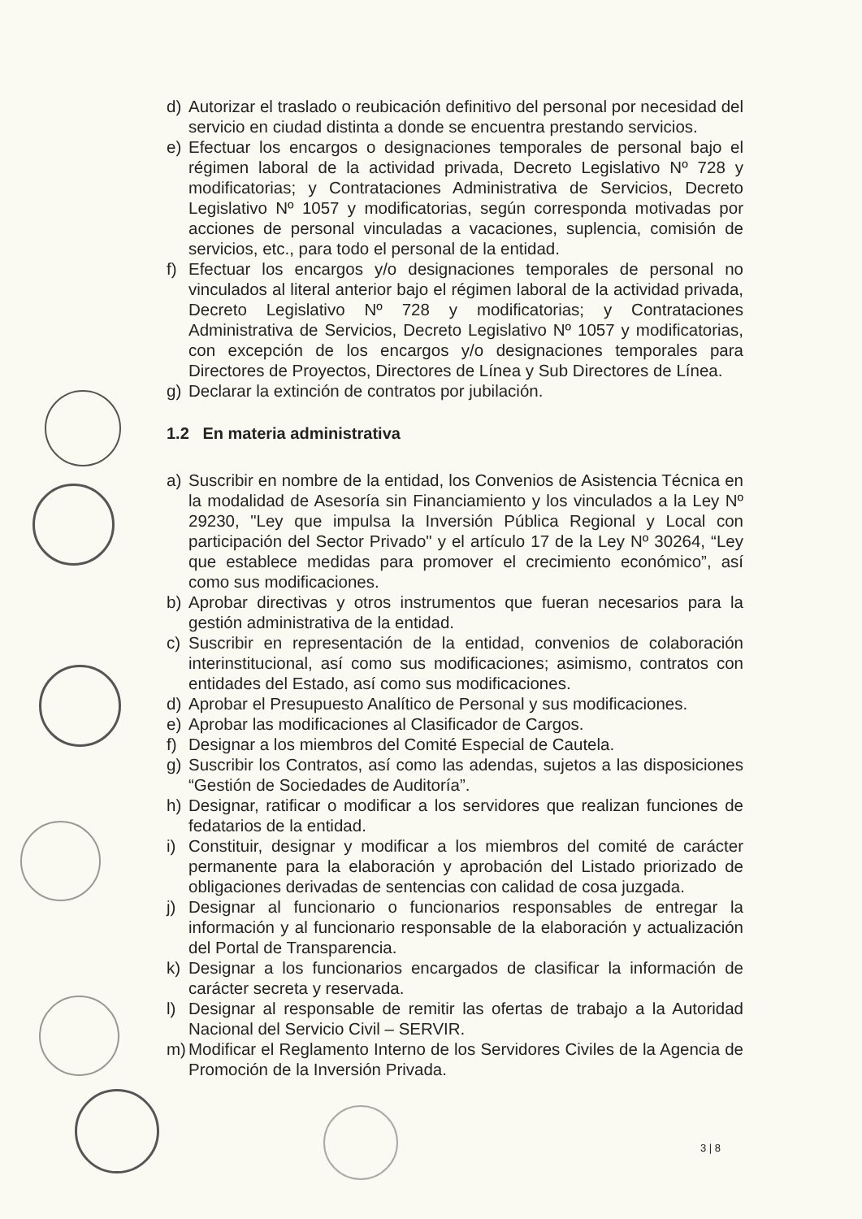d) Autorizar el traslado o reubicación definitivo del personal por necesidad del servicio en ciudad distinta a donde se encuentra prestando servicios.
e) Efectuar los encargos o designaciones temporales de personal bajo el régimen laboral de la actividad privada, Decreto Legislativo Nº 728 y modificatorias; y Contrataciones Administrativa de Servicios, Decreto Legislativo Nº 1057 y modificatorias, según corresponda motivadas por acciones de personal vinculadas a vacaciones, suplencia, comisión de servicios, etc., para todo el personal de la entidad.
f) Efectuar los encargos y/o designaciones temporales de personal no vinculados al literal anterior bajo el régimen laboral de la actividad privada, Decreto Legislativo Nº 728 y modificatorias; y Contrataciones Administrativa de Servicios, Decreto Legislativo Nº 1057 y modificatorias, con excepción de los encargos y/o designaciones temporales para Directores de Proyectos, Directores de Línea y Sub Directores de Línea.
g) Declarar la extinción de contratos por jubilación.
1.2 En materia administrativa
a) Suscribir en nombre de la entidad, los Convenios de Asistencia Técnica en la modalidad de Asesoría sin Financiamiento y los vinculados a la Ley Nº 29230, "Ley que impulsa la Inversión Pública Regional y Local con participación del Sector Privado" y el artículo 17 de la Ley Nº 30264, “Ley que establece medidas para promover el crecimiento económico”, así como sus modificaciones.
b) Aprobar directivas y otros instrumentos que fueran necesarios para la gestión administrativa de la entidad.
c) Suscribir en representación de la entidad, convenios de colaboración interinstitucional, así como sus modificaciones; asimismo, contratos con entidades del Estado, así como sus modificaciones.
d) Aprobar el Presupuesto Analítico de Personal y sus modificaciones.
e) Aprobar las modificaciones al Clasificador de Cargos.
f) Designar a los miembros del Comité Especial de Cautela.
g) Suscribir los Contratos, así como las adendas, sujetos a las disposiciones “Gestión de Sociedades de Auditoría”.
h) Designar, ratificar o modificar a los servidores que realizan funciones de fedatarios de la entidad.
i) Constituir, designar y modificar a los miembros del comité de carácter permanente para la elaboración y aprobación del Listado priorizado de obligaciones derivadas de sentencias con calidad de cosa juzgada.
j) Designar al funcionario o funcionarios responsables de entregar la información y al funcionario responsable de la elaboración y actualización del Portal de Transparencia.
k) Designar a los funcionarios encargados de clasificar la información de carácter secreta y reservada.
l) Designar al responsable de remitir las ofertas de trabajo a la Autoridad Nacional del Servicio Civil – SERVIR.
m) Modificar el Reglamento Interno de los Servidores Civiles de la Agencia de Promoción de la Inversión Privada.
3 | 8